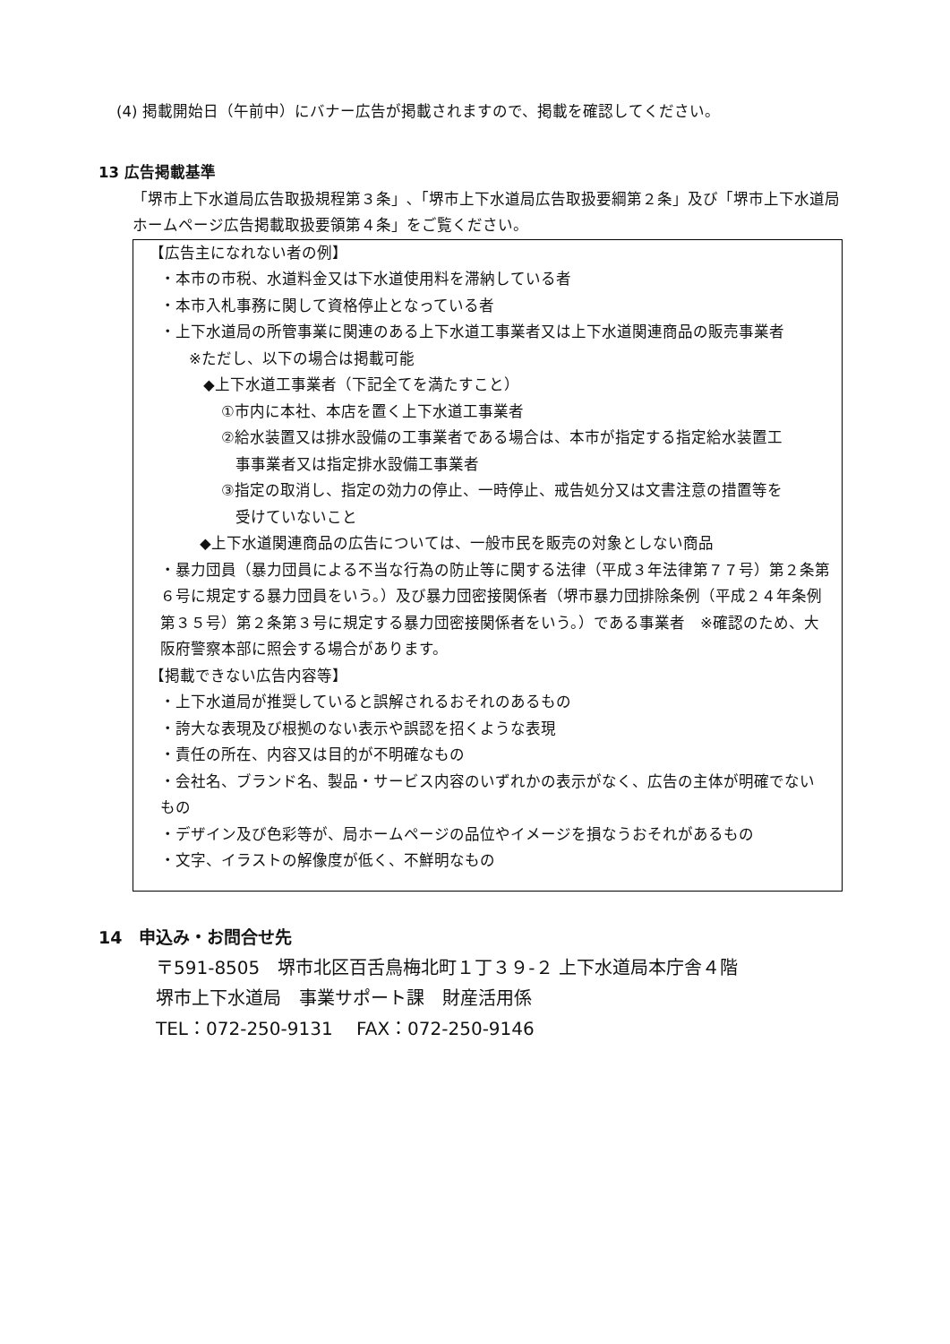(4) 掲載開始日（午前中）にバナー広告が掲載されますので、掲載を確認してください。
13 広告掲載基準
「堺市上下水道局広告取扱規程第３条」､「堺市上下水道局広告取扱要綱第２条」及び「堺市上下水道局ホームページ広告掲載取扱要領第４条」をご覧ください。
【広告主になれない者の例】
・本市の市税、水道料金又は下水道使用料を滞納している者
・本市入札事務に関して資格停止となっている者
・上下水道局の所管事業に関連のある上下水道工事業者又は上下水道関連商品の販売事業者
※ただし、以下の場合は掲載可能
◆上下水道工事業者（下記全てを満たすこと）
①市内に本社、本店を置く上下水道工事業者
②給水装置又は排水設備の工事業者である場合は、本市が指定する指定給水装置工
事事業者又は指定排水設備工事業者
③指定の取消し、指定の効力の停止、一時停止、戒告処分又は文書注意の措置等を
受けていないこと
◆上下水道関連商品の広告については、一般市民を販売の対象としない商品
・暴力団員（暴力団員による不当な行為の防止等に関する法律（平成３年法律第７７号）第２条第６号に規定する暴力団員をいう。）及び暴力団密接関係者（堺市暴力団排除条例（平成２４年条例第３５号）第２条第３号に規定する暴力団密接関係者をいう。）である事業者　※確認のため、大阪府警察本部に照会する場合があります。
【掲載できない広告内容等】
・上下水道局が推奨していると誤解されるおそれのあるもの
・誇大な表現及び根拠のない表示や誤認を招くような表現
・責任の所在、内容又は目的が不明確なもの
・会社名、ブランド名、製品・サービス内容のいずれかの表示がなく、広告の主体が明確でないもの
・デザイン及び色彩等が、局ホームページの品位やイメージを損なうおそれがあるもの
・文字、イラストの解像度が低く、不鮮明なもの
14　申込み・お問合せ先
〒591-8505　堺市北区百舌鳥梅北町１丁３９-２ 上下水道局本庁舎４階
堺市上下水道局　事業サポート課　財産活用係
TEL：072-250-9131　 FAX：072-250-9146